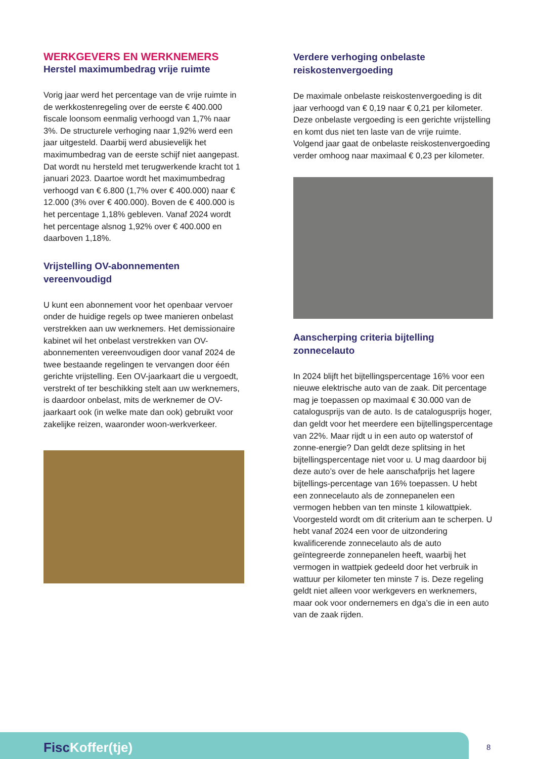WERKGEVERS EN WERKNEMERS
Herstel maximumbedrag vrije ruimte
Vorig jaar werd het percentage van de vrije ruimte in de werkkostenregeling over de eerste € 400.000 fiscale loonsom eenmalig verhoogd van 1,7% naar 3%. De structurele verhoging naar 1,92% werd een jaar uitgesteld. Daarbij werd abusievelijk het maximumbedrag van de eerste schijf niet aangepast. Dat wordt nu hersteld met terugwerkende kracht tot 1 januari 2023. Daartoe wordt het maximumbedrag verhoogd van € 6.800 (1,7% over € 400.000) naar € 12.000 (3% over € 400.000). Boven de € 400.000 is het percentage 1,18% gebleven. Vanaf 2024 wordt het percentage alsnog 1,92% over € 400.000 en daarboven 1,18%.
Vrijstelling OV-abonnementen vereenvoudigd
U kunt een abonnement voor het openbaar vervoer onder de huidige regels op twee manieren onbelast verstrekken aan uw werknemers. Het demissionaire kabinet wil het onbelast verstrekken van OV-abonnementen vereenvoudigen door vanaf 2024 de twee bestaande regelingen te vervangen door één gerichte vrijstelling. Een OV-jaarkaart die u vergoedt, verstrekt of ter beschikking stelt aan uw werknemers, is daardoor onbelast, mits de werknemer de OV-jaarkaart ook (in welke mate dan ook) gebruikt voor zakelijke reizen, waaronder woon-werkverkeer.
Verdere verhoging onbelaste reiskostenvergoeding
De maximale onbelaste reiskostenvergoeding is dit jaar verhoogd van € 0,19 naar € 0,21 per kilometer. Deze onbelaste vergoeding is een gerichte vrijstelling en komt dus niet ten laste van de vrije ruimte. Volgend jaar gaat de onbelaste reiskostenvergoeding verder omhoog naar maximaal € 0,23 per kilometer.
Aanscherping criteria bijtelling zonnecelauto
In 2024 blijft het bijtellingspercentage 16% voor een nieuwe elektrische auto van de zaak. Dit percentage mag je toepassen op maximaal € 30.000 van de catalogusprijs van de auto. Is de catalogusprijs hoger, dan geldt voor het meerdere een bijtellingspercentage van 22%. Maar rijdt u in een auto op waterstof of zonne-energie? Dan geldt deze splitsing in het bijtellingspercentage niet voor u. U mag daardoor bij deze auto’s over de hele aanschafprijs het lagere bijtellings-percentage van 16% toepassen. U hebt een zonnecelauto als de zonnepanelen een vermogen hebben van ten minste 1 kilowattpiek. Voorgesteld wordt om dit criterium aan te scherpen. U hebt vanaf 2024 een voor de uitzondering kwalificerende zonnecelauto als de auto geïntegreerde zonnepanelen heeft, waarbij het vermogen in wattpiek gedeeld door het verbruik in wattuur per kilometer ten minste 7 is. Deze regeling geldt niet alleen voor werkgevers en werknemers, maar ook voor ondernemers en dga’s die in een auto van de zaak rijden.
FiscKoffer(tje) 8